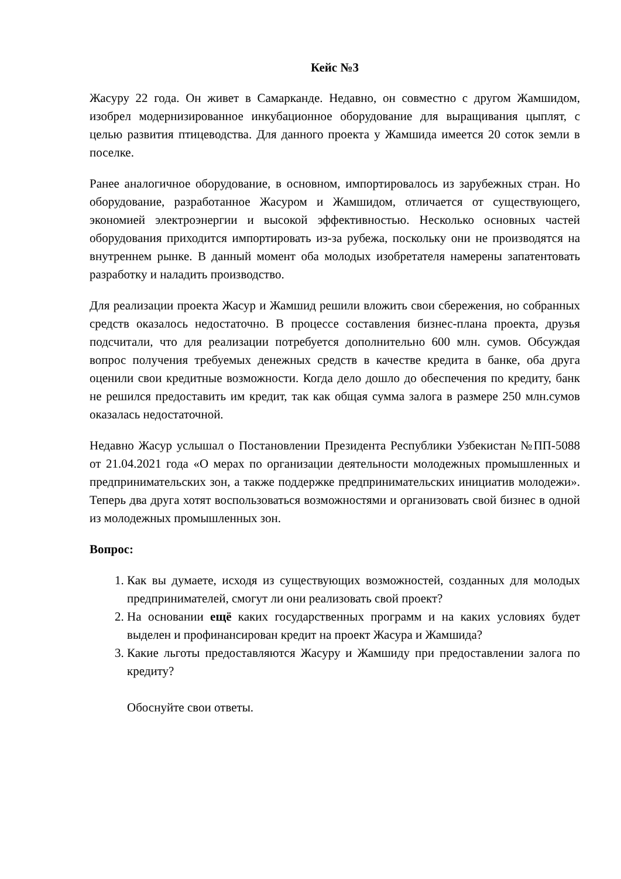Кейс №3
Жасуру 22 года. Он живет в Самарканде. Недавно, он совместно с другом Жамшидом, изобрел модернизированное инкубационное оборудование для выращивания цыплят, с целью развития птицеводства. Для данного проекта у Жамшида имеется 20 соток земли в поселке.
Ранее аналогичное оборудование, в основном, импортировалось из зарубежных стран. Но оборудование, разработанное Жасуром и Жамшидом, отличается от существующего, экономией электроэнергии и высокой эффективностью. Несколько основных частей оборудования приходится импортировать из-за рубежа, поскольку они не производятся на внутреннем рынке. В данный момент оба молодых изобретателя намерены запатентовать разработку и наладить производство.
Для реализации проекта Жасур и Жамшид решили вложить свои сбережения, но собранных средств оказалось недостаточно. В процессе составления бизнес-плана проекта, друзья подсчитали, что для реализации потребуется дополнительно 600 млн. сумов. Обсуждая вопрос получения требуемых денежных средств в качестве кредита в банке, оба друга оценили свои кредитные возможности. Когда дело дошло до обеспечения по кредиту, банк не решился предоставить им кредит, так как общая сумма залога в размере 250 млн.сумов оказалась недостаточной.
Недавно Жасур услышал о Постановлении Президента Республики Узбекистан №ПП-5088 от 21.04.2021 года «О мерах по организации деятельности молодежных промышленных и предпринимательских зон, а также поддержке предпринимательских инициатив молодежи». Теперь два друга хотят воспользоваться возможностями и организовать свой бизнес в одной из молодежных промышленных зон.
Вопрос:
1. Как вы думаете, исходя из существующих возможностей, созданных для молодых предпринимателей, смогут ли они реализовать свой проект?
2. На основании ещё каких государственных программ и на каких условиях будет выделен и профинансирован кредит на проект Жасура и Жамшида?
3. Какие льготы предоставляются Жасуру и Жамшиду при предоставлении залога по кредиту?
Обоснуйте свои ответы.